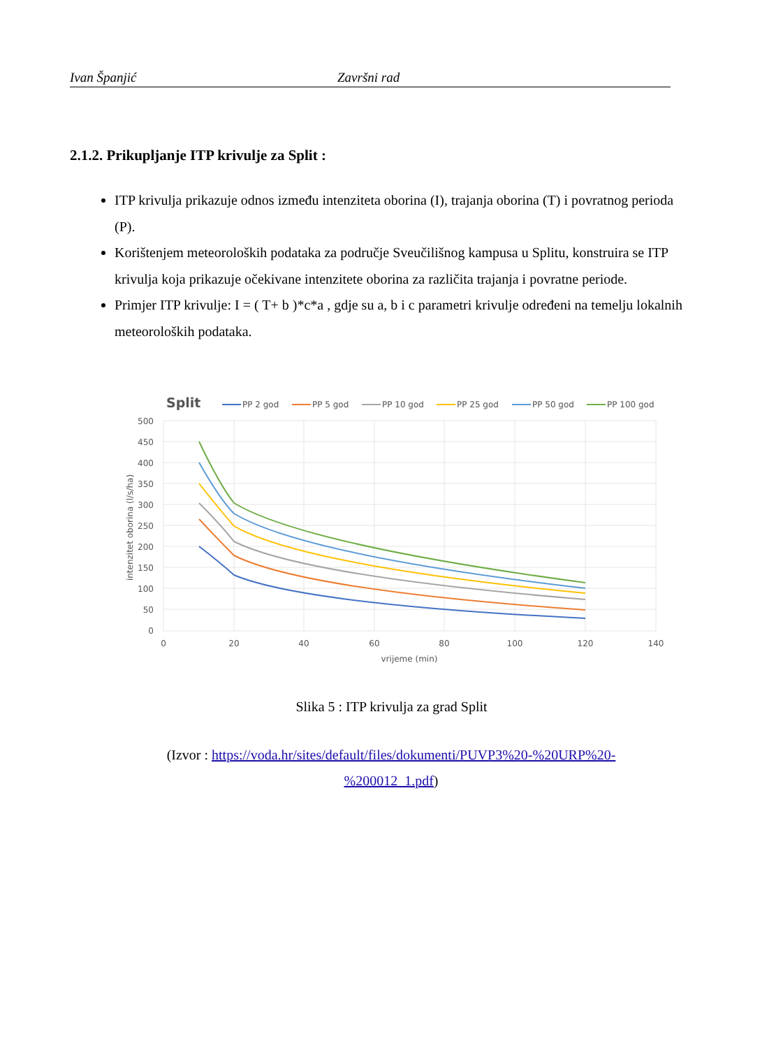Ivan Španjić Završni rad
2.1.2. Prikupljanje ITP krivulje za Split :
ITP krivulja prikazuje odnos između intenziteta oborina (I), trajanja oborina (T) i povratnog perioda (P).
Korištenjem meteoroloških podataka za područje Sveučilišnog kampusa u Splitu, konstruira se ITP krivulja koja prikazuje očekivane intenzitete oborina za različita trajanja i povratne periode.
Primjer ITP krivulje: I = ( T+ b )*c*a , gdje su a, b i c parametri krivulje određeni na temelju lokalnih meteoroloških podataka.
Split
PP 2 god
PP 5 god
PP 10 god
PP 25 god
PP 50 god
PP 100 god
500
450
400
350
300
250
200
150
100
50
0
0
20
40
60
80
100
120
140
vrijeme (min)
intenzitet oborina (l/s/ha)
Slika 5 : ITP krivulja za grad Split
(Izvor : https://voda.hr/sites/default/files/dokumenti/PUVP3%20-%20URP%20-%200012_1.pdf)